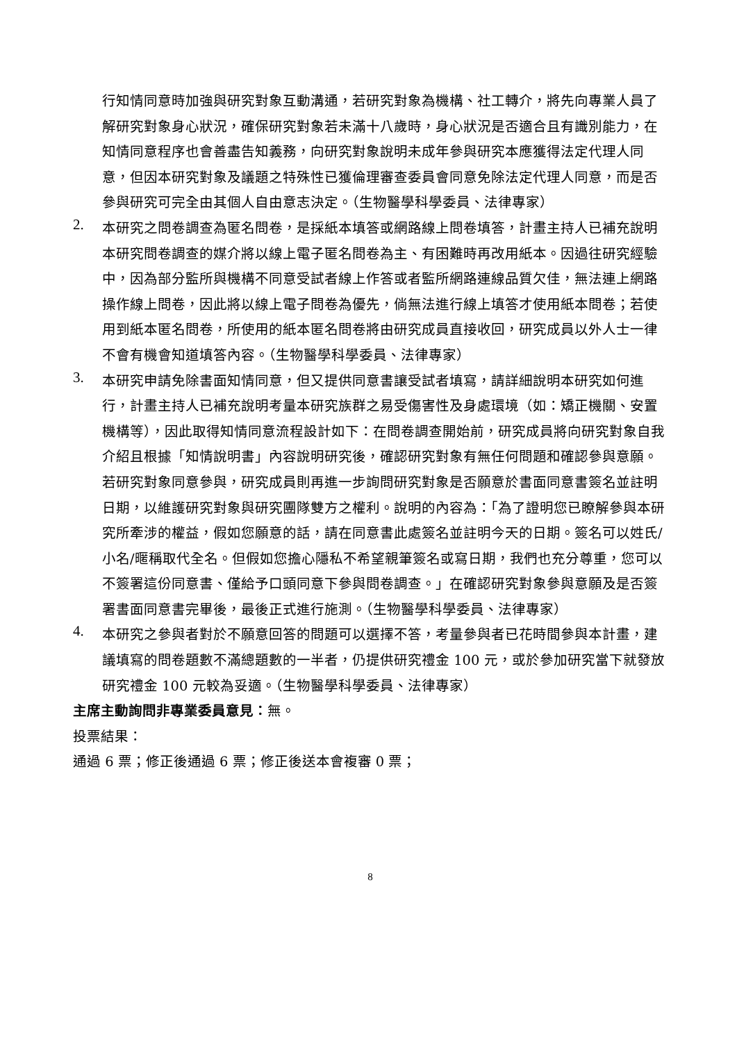行知情同意時加強與研究對象互動溝通，若研究對象為機構、社工轉介，將先向專業人員了解研究對象身心狀況，確保研究對象若未滿十八歲時，身心狀況是否適合且有識別能力，在知情同意程序也會善盡告知義務，向研究對象說明未成年參與研究本應獲得法定代理人同意，但因本研究對象及議題之特殊性已獲倫理審查委員會同意免除法定代理人同意，而是否參與研究可完全由其個人自由意志決定。（生物醫學科學委員、法律專家）
2.
本研究之問卷調查為匿名問卷，是採紙本填答或網路線上問卷填答，計畫主持人已補充說明本研究問卷調查的媒介將以線上電子匿名問卷為主、有困難時再改用紙本。因過往研究經驗中，因為部分監所與機構不同意受試者線上作答或者監所網路連線品質欠佳，無法連上網路操作線上問卷，因此將以線上電子問卷為優先，倘無法進行線上填答才使用紙本問卷；若使用到紙本匿名問卷，所使用的紙本匿名問卷將由研究成員直接收回，研究成員以外人士一律不會有機會知道填答內容。（生物醫學科學委員、法律專家）
3.
本研究申請免除書面知情同意，但又提供同意書讓受試者填寫，請詳細說明本研究如何進行，計畫主持人已補充說明考量本研究族群之易受傷害性及身處環境（如：矯正機關、安置機構等），因此取得知情同意流程設計如下：在問卷調查開始前，研究成員將向研究對象自我介紹且根據「知情說明書」內容說明研究後，確認研究對象有無任何問題和確認參與意願。若研究對象同意參與，研究成員則再進一步詢問研究對象是否願意於書面同意書簽名並註明日期，以維護研究對象與研究團隊雙方之權利。說明的內容為：「為了證明您已瞭解參與本研究所牽涉的權益，假如您願意的話，請在同意書此處簽名並註明今天的日期。簽名可以姓氏/小名/暱稱取代全名。但假如您擔心隱私不希望親筆簽名或寫日期，我們也充分尊重，您可以不簽署這份同意書、僅給予口頭同意下參與問卷調查。」在確認研究對象參與意願及是否簽署書面同意書完畢後，最後正式進行施測。（生物醫學科學委員、法律專家）
4.
本研究之參與者對於不願意回答的問題可以選擇不答，考量參與者已花時間參與本計畫，建議填寫的問卷題數不滿總題數的一半者，仍提供研究禮金 100 元，或於參加研究當下就發放研究禮金 100 元較為妥適。（生物醫學科學委員、法律專家）
主席主動詢問非專業委員意見：無。
投票結果：
通過 6 票；修正後通過 6 票；修正後送本會複審 0 票；
8